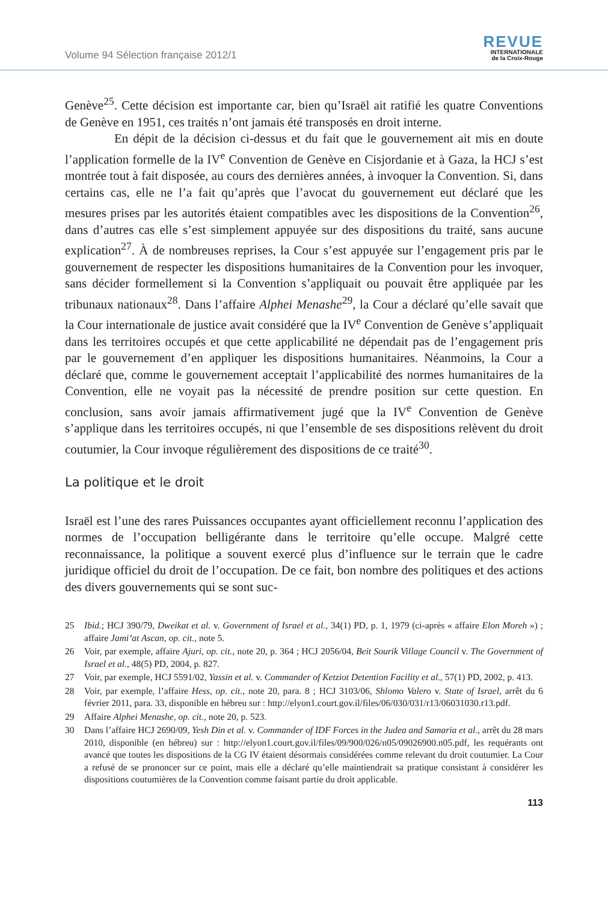Volume 94 Sélection française 2012/1
REVUE
INTERNATIONALE
de la Croix-Rouge
Genève<sup>25</sup>. Cette décision est importante car, bien qu’Israël ait ratifié les quatre Conventions de Genève en 1951, ces traités n’ont jamais été transposés en droit interne.
En dépit de la décision ci-dessus et du fait que le gouvernement ait mis en doute l’application formelle de la IV<sup>e</sup> Convention de Genève en Cisjordanie et à Gaza, la HCJ s’est montrée tout à fait disposée, au cours des dernières années, à invoquer la Convention. Si, dans certains cas, elle ne l’a fait qu’après que l’avocat du gouvernement eut déclaré que les mesures prises par les autorités étaient compatibles avec les dispositions de la Convention<sup>26</sup>, dans d’autres cas elle s’est simplement appuyée sur des dispositions du traité, sans aucune explication<sup>27</sup>. À de nombreuses reprises, la Cour s’est appuyée sur l’engagement pris par le gouvernement de respecter les dispositions humanitaires de la Convention pour les invoquer, sans décider formellement si la Convention s’appliquait ou pouvait être appliquée par les tribunaux nationaux<sup>28</sup>. Dans l’affaire Alphei Menashe<sup>29</sup>, la Cour a déclaré qu’elle savait que la Cour internationale de justice avait considéré que la IV<sup>e</sup> Convention de Genève s’appliquait dans les territoires occupés et que cette applicabilité ne dépendait pas de l’engagement pris par le gouvernement d’en appliquer les dispositions humanitaires. Néanmoins, la Cour a déclaré que, comme le gouvernement acceptait l’applicabilité des normes humanitaires de la Convention, elle ne voyait pas la nécessité de prendre position sur cette question. En conclusion, sans avoir jamais affirmativement jugé que la IV<sup>e</sup> Convention de Genève s’applique dans les territoires occupés, ni que l’ensemble de ses dispositions relèvent du droit coutumier, la Cour invoque régulièrement des dispositions de ce traité<sup>30</sup>.
La politique et le droit
Israël est l’une des rares Puissances occupantes ayant officiellement reconnu l’application des normes de l’occupation belligérante dans le territoire qu’elle occupe. Malgré cette reconnaissance, la politique a souvent exercé plus d’influence sur le terrain que le cadre juridique officiel du droit de l’occupation. De ce fait, bon nombre des politiques et des actions des divers gouvernements qui se sont suc-
25 Ibid.; HCJ 390/79, Dweikat et al. v. Government of Israel et al., 34(1) PD, p. 1, 1979 (ci-après « affaire Elon Moreh ») ; affaire Jami’at Ascan, op. cit., note 5.
26 Voir, par exemple, affaire Ajuri, op. cit., note 20, p. 364 ; HCJ 2056/04, Beit Sourik Village Council v. The Government of Israel et al., 48(5) PD, 2004, p. 827.
27 Voir, par exemple, HCJ 5591/02, Yassin et al. v. Commander of Ketziot Detention Facility et al., 57(1) PD, 2002, p. 413.
28 Voir, par exemple, l’affaire Hess, op. cit., note 20, para. 8 ; HCJ 3103/06, Shlomo Valero v. State of Israel, arrêt du 6 février 2011, para. 33, disponible en hébreu sur : http://elyon1.court.gov.il/files/06/030/031/r13/06031030.r13.pdf.
29 Affaire Alphei Menashe, op. cit., note 20, p. 523.
30 Dans l’affaire HCJ 2690/09, Yesh Din et al. v. Commander of IDF Forces in the Judea and Samaria et al., arrêt du 28 mars 2010, disponible (en hébreu) sur : http://elyon1.court.gov.il/files/09/900/026/n05/09026900.n05.pdf, les requérants ont avancé que toutes les dispositions de la CG IV étaient désormais considérées comme relevant du droit coutumier. La Cour a refusé de se prononcer sur ce point, mais elle a déclaré qu’elle maintiendrait sa pratique consistant à considérer les dispositions coutumières de la Convention comme faisant partie du droit applicable.
113